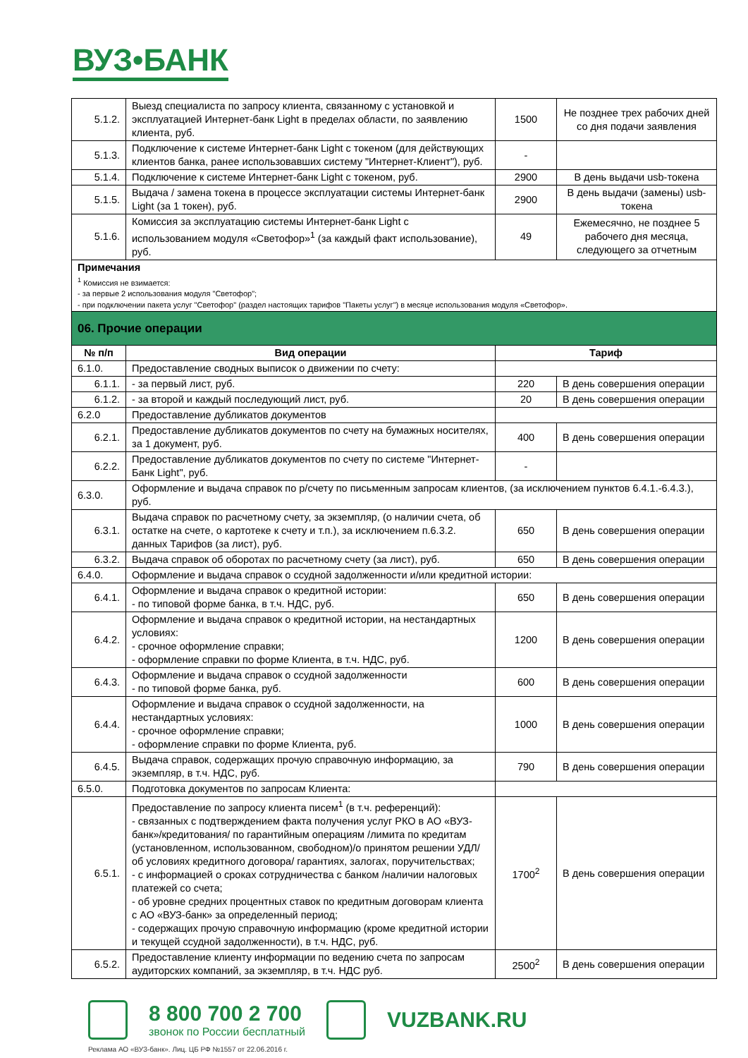ВУЗ•БАНК
| 5.1.2. | Выезд специалиста по запросу клиента, связанному с установкой и эксплуатацией Интернет-банк Light в пределах области, по заявлению клиента, руб. | 1500 | Не позднее трех рабочих дней со дня подачи заявления |
| 5.1.3. | Подключение к системе Интернет-банк Light с токеном (для действующих клиентов банка, ранее использовавших систему "Интернет-Клиент"), руб. | - | |
| 5.1.4. | Подключение к системе Интернет-банк Light с токеном, руб. | 2900 | В день выдачи usb-токена |
| 5.1.5. | Выдача / замена токена в процессе эксплуатации системы Интернет-банк Light (за 1 токен), руб. | 2900 | В день выдачи (замены) usb-токена |
| 5.1.6. | Комиссия за эксплуатацию системы Интернет-банк Light с использованием модуля «Светофор»<sup>1</sup> (за каждый факт использование), руб. | 49 | Ежемесячно, не позднее 5 рабочего дня месяца, следующего за отчетным |
| Примечания <sup>1</sup> Комиссия не взимается: - за первые 2 использования модуля "Светофор"; - при подключении пакета услуг "Светофор" (раздел настоящих тарифов "Пакеты услуг") в месяце использования модуля «Светофор». | | | |
| 06. Прочие операции | | | |
| № п/п | Вид операции | Тариф | |
| 6.1.0. | Предоставление сводных выписок о движении по счету: | | |
| 6.1.1. | - за первый лист, руб. | 220 | В день совершения операции |
| 6.1.2. | - за второй и каждый последующий лист, руб. | 20 | В день совершения операции |
| 6.2.0 | Предоставление дубликатов документов | | |
| 6.2.1. | Предоставление дубликатов документов по счету на бумажных носителях, за 1 документ, руб. | 400 | В день совершения операции |
| 6.2.2. | Предоставление дубликатов документов по счету по системе "Интернет-Банк Light", руб. | - | |
| 6.3.0. | Оформление и выдача справок по р/счету по письменным запросам клиентов, (за исключением пунктов 6.4.1.-6.4.3.), руб. | | |
| 6.3.1. | Выдача справок по расчетному счету, за экземпляр, (о наличии счета, об остатке на счете, о картотеке к счету и т.п.), за исключением п.6.3.2. данных Тарифов (за лист), руб. | 650 | В день совершения операции |
| 6.3.2. | Выдача справок об оборотах по расчетному счету (за лист), руб. | 650 | В день совершения операции |
| 6.4.0. | Оформление и выдача справок о ссудной задолженности и/или кредитной истории: | | |
| 6.4.1. | Оформление и выдача справок о кредитной истории: - по типовой форме банка, в т.ч. НДС, руб. | 650 | В день совершения операции |
| 6.4.2. | Оформление и выдача справок о кредитной истории, на нестандартных условиях: - срочное оформление справки; - оформление справки по форме Клиента, в т.ч. НДС, руб. | 1200 | В день совершения операции |
| 6.4.3. | Оформление и выдача справок о ссудной задолженности - по типовой форме банка, руб. | 600 | В день совершения операции |
| 6.4.4. | Оформление и выдача справок о ссудной задолженности, на нестандартных условиях: - срочное оформление справки; - оформление справки по форме Клиента, руб. | 1000 | В день совершения операции |
| 6.4.5. | Выдача справок, содержащих прочую справочную информацию, за экземпляр, в т.ч. НДС, руб. | 790 | В день совершения операции |
| 6.5.0. | Подготовка документов по запросам Клиента: | | |
| 6.5.1. | Предоставление по запросу клиента писем<sup>1</sup> (в т.ч. референций): - связанных с подтверждением факта получения услуг РКО в АО «ВУЗ-банк»/кредитования/ по гарантийным операциям /лимита по кредитам (установленном, использованном, свободном)/о принятом решении УДЛ/об условиях кредитного договора/ гарантиях, залогах, поручительствах; - с информацией о сроках сотрудничества с банком /наличии налоговых платежей со счета; - об уровне средних процентных ставок по кредитным договорам клиента с АО «ВУЗ-банк» за определенный период; - содержащих прочую справочную информацию (кроме кредитной истории и текущей ссудной задолженности), в т.ч. НДС, руб. | 1700<sup>2</sup> | В день совершения операции |
| 6.5.2. | Предоставление клиенту информации по ведению счета по запросам аудиторских компаний, за экземпляр, в т.ч. НДС руб. | 2500<sup>2</sup> | В день совершения операции |
8 800 700 2 700
звонок по России бесплатный
VUZBANK.RU
Реклама АО «ВУЗ-банк». Лиц. ЦБ РФ №1557 от 22.06.2016 г.